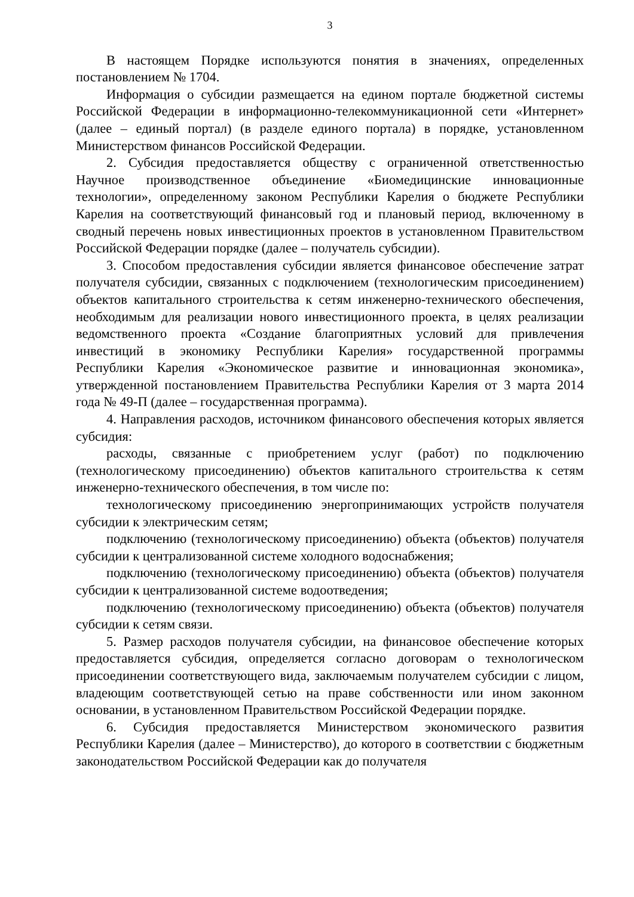3
В настоящем Порядке используются понятия в значениях, определенных постановлением № 1704.
Информация о субсидии размещается на едином портале бюджетной системы Российской Федерации в информационно-телекоммуникационной сети «Интернет» (далее – единый портал) (в разделе единого портала) в порядке, установленном Министерством финансов Российской Федерации.
2. Субсидия предоставляется обществу с ограниченной ответственностью Научное производственное объединение «Биомедицинские инновационные технологии», определенному законом Республики Карелия о бюджете Республики Карелия на соответствующий финансовый год и плановый период, включенному в сводный перечень новых инвестиционных проектов в установленном Правительством Российской Федерации порядке (далее – получатель субсидии).
3. Способом предоставления субсидии является финансовое обеспечение затрат получателя субсидии, связанных с подключением (технологическим присоединением) объектов капитального строительства к сетям инженерно-технического обеспечения, необходимым для реализации нового инвестиционного проекта, в целях реализации ведомственного проекта «Создание благоприятных условий для привлечения инвестиций в экономику Республики Карелия» государственной программы Республики Карелия «Экономическое развитие и инновационная экономика», утвержденной постановлением Правительства Республики Карелия от 3 марта 2014 года № 49-П (далее – государственная программа).
4. Направления расходов, источником финансового обеспечения которых является субсидия:
расходы, связанные с приобретением услуг (работ) по подключению (технологическому присоединению) объектов капитального строительства к сетям инженерно-технического обеспечения, в том числе по:
технологическому присоединению энергопринимающих устройств получателя субсидии к электрическим сетям;
подключению (технологическому присоединению) объекта (объектов) получателя субсидии к централизованной системе холодного водоснабжения;
подключению (технологическому присоединению) объекта (объектов) получателя субсидии к централизованной системе водоотведения;
подключению (технологическому присоединению) объекта (объектов) получателя субсидии к сетям связи.
5. Размер расходов получателя субсидии, на финансовое обеспечение которых предоставляется субсидия, определяется согласно договорам о технологическом присоединении соответствующего вида, заключаемым получателем субсидии с лицом, владеющим соответствующей сетью на праве собственности или ином законном основании, в установленном Правительством Российской Федерации порядке.
6. Субсидия предоставляется Министерством экономического развития Республики Карелия (далее – Министерство), до которого в соответствии с бюджетным законодательством Российской Федерации как до получателя